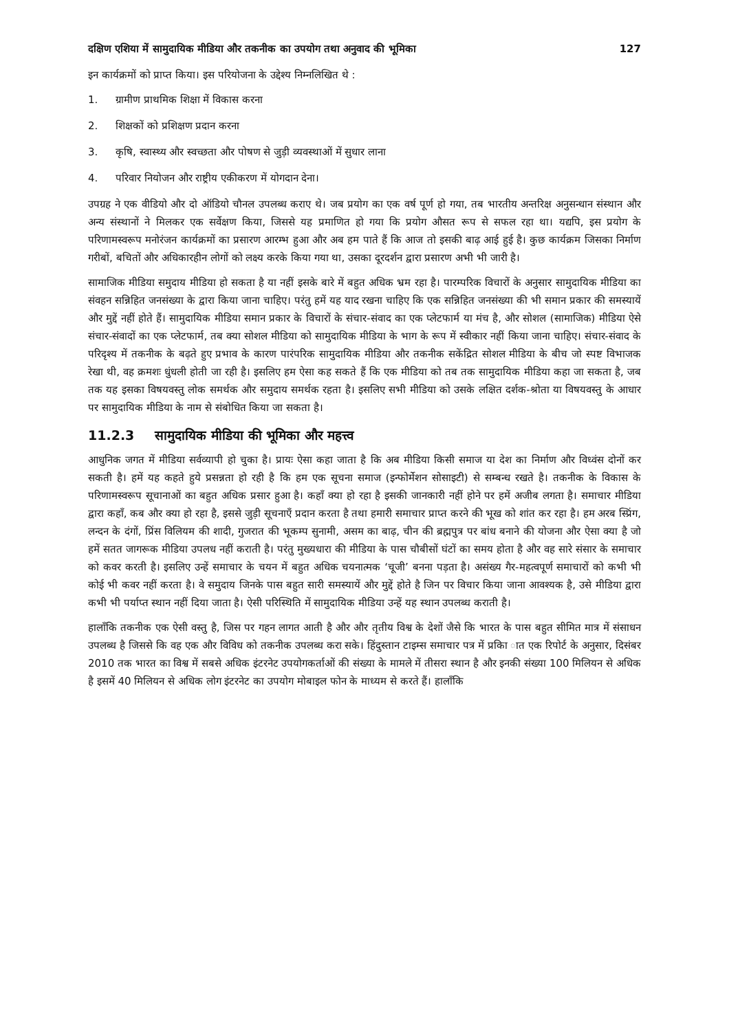दक्षिण एशिया में सामुदायिक मीडिया और तकनीक का उपयोग तथा अनुवाद की भूमिका 127
इन कार्यक्रमों को प्राप्त किया। इस परियोजना के उद्देश्य निम्नलिखित थे :
1. ग्रामीण प्राथमिक शिक्षा में विकास करना
2. शिक्षकों को प्रशिक्षण प्रदान करना
3. कृषि, स्वास्थ्य और स्वच्छता और पोषण से जुड़ी व्यवस्थाओं में सुधार लाना
4. परिवार नियोजन और राष्ट्रीय एकीकरण में योगदान देना।
उपग्रह ने एक वीडियो और दो ऑडियो चौनल उपलब्ध कराए थे। जब प्रयोग का एक वर्ष पूर्ण हो गया, तब भारतीय अन्तरिक्ष अनुसन्धान संस्थान और अन्य संस्थानों ने मिलकर एक सर्वेक्षण किया, जिससे यह प्रमाणित हो गया कि प्रयोग औसत रूप से सफल रहा था। यद्यपि, इस प्रयोग के परिणामस्वरूप मनोरंजन कार्यक्रमों का प्रसारण आरम्भ हुआ और अब हम पाते हैं कि आज तो इसकी बाढ़ आई हुई है। कुछ कार्यक्रम जिसका निर्माण गरीबों, बचितों और अधिकारहीन लोगों को लक्ष्य करके किया गया था, उसका दूरदर्शन द्वारा प्रसारण अभी भी जारी है।
सामाजिक मीडिया समुदाय मीडिया हो सकता है या नहीं इसके बारे में बहुत अधिक भ्रम रहा है। पारम्परिक विचारों के अनुसार सामुदायिक मीडिया का संवहन सन्निहित जनसंख्या के द्वारा किया जाना चाहिए। परंतु हमें यह याद रखना चाहिए कि एक सन्निहित जनसंख्या की भी समान प्रकार की समस्यायें और मुद्दें नहीं होते हैं। सामुदायिक मीडिया समान प्रकार के विचारों के संचार-संवाद का एक प्लेटफार्म या मंच है, और सोशल (सामाजिक) मीडिया ऐसे संचार-संवादों का एक प्लेटफार्म, तब क्या सोशल मीडिया को सामुदायिक मीडिया के भाग के रूप में स्वीकार नहीं किया जाना चाहिए। संचार-संवाद के परिदृश्य में तकनीक के बढ़ते हुए प्रभाव के कारण पारंपरिक सामुदायिक मीडिया और तकनीक सकेंद्रित सोशल मीडिया के बीच जो स्पष्ट विभाजक रेखा थी, वह क्रमशः धुंधली होती जा रही है। इसलिए हम ऐसा कह सकते हैं कि एक मीडिया को तब तक सामुदायिक मीडिया कहा जा सकता है, जब तक यह इसका विषयवस्तु लोक समर्थक और समुदाय समर्थक रहता है। इसलिए सभी मीडिया को उसके लक्षित दर्शक-श्रोता या विषयवस्तु के आधार पर सामुदायिक मीडिया के नाम से संबोधित किया जा सकता है।
11.2.3 सामुदायिक मीडिया की भूमिका और महत्त्व
आधुनिक जगत में मीडिया सर्वव्यापी हो चुका है। प्रायः ऐसा कहा जाता है कि अब मीडिया किसी समाज या देश का निर्माण और विध्वंस दोनों कर सकती है। हमें यह कहते हुये प्रसन्नता हो रही है कि हम एक सूचना समाज (इन्फोर्मेशन सोसाइटी) से सम्बन्ध रखते है। तकनीक के विकास के परिणामस्वरूप सूचानाओं का बहुत अधिक प्रसार हुआ है। कहाँ क्या हो रहा है इसकी जानकारी नहीं होने पर हमें अजीब लगता है। समाचार मीडिया द्वारा कहाँ, कब और क्या हो रहा है, इससे जुड़ी सूचनाएँ प्रदान करता है तथा हमारी समाचार प्राप्त करने की भूख को शांत कर रहा है। हम अरब स्प्रिंग, लन्दन के दंगों, प्रिंस विलियम की शादी, गुजरात की भूकम्प सुनामी, असम का बाढ़, चीन की ब्रह्मपुत्र पर बांध बनाने की योजना और ऐसा क्या है जो हमें सतत जागरूक मीडिया उपलध नहीं कराती है। परंतु मुख्यधारा की मीडिया के पास चौबीसों घंटों का समय होता है और वह सारे संसार के समाचार को कवर करती है। इसलिए उन्हें समाचार के चयन में बहुत अधिक चयनात्मक ‘चूजी’ बनना पड़ता है। असंख्य गैर-महत्वपूर्ण समाचारों को कभी भी कोई भी कवर नहीं करता है। वे समुदाय जिनके पास बहुत सारी समस्यायें और मुद्दें होते है जिन पर विचार किया जाना आवश्यक है, उसे मीडिया द्वारा कभी भी पर्याप्त स्थान नहीं दिया जाता है। ऐसी परिस्थिति में सामुदायिक मीडिया उन्हें यह स्थान उपलब्ध कराती है।
हालाँकि तकनीक एक ऐसी वस्तु है, जिस पर गहन लागत आती है और और तृतीय विश्व के देशों जैसे कि भारत के पास बहुत सीमित मात्र में संसाधन उपलब्ध है जिससे कि वह एक और विविध को तकनीक उपलब्ध करा सके। हिंदुस्तान टाइम्स समाचार पत्र में प्रकाि ात एक रिपोर्ट के अनुसार, दिसंबर 2010 तक भारत का विश्व में सबसे अधिक इंटरनेट उपयोगकर्ताओं की संख्या के मामले में तीसरा स्थान है और इनकी संख्या 100 मिलियन से अधिक है इसमें 40 मिलियन से अधिक लोग इंटरनेट का उपयोग मोबाइल फोन के माध्यम से करते हैं। हालाँकि